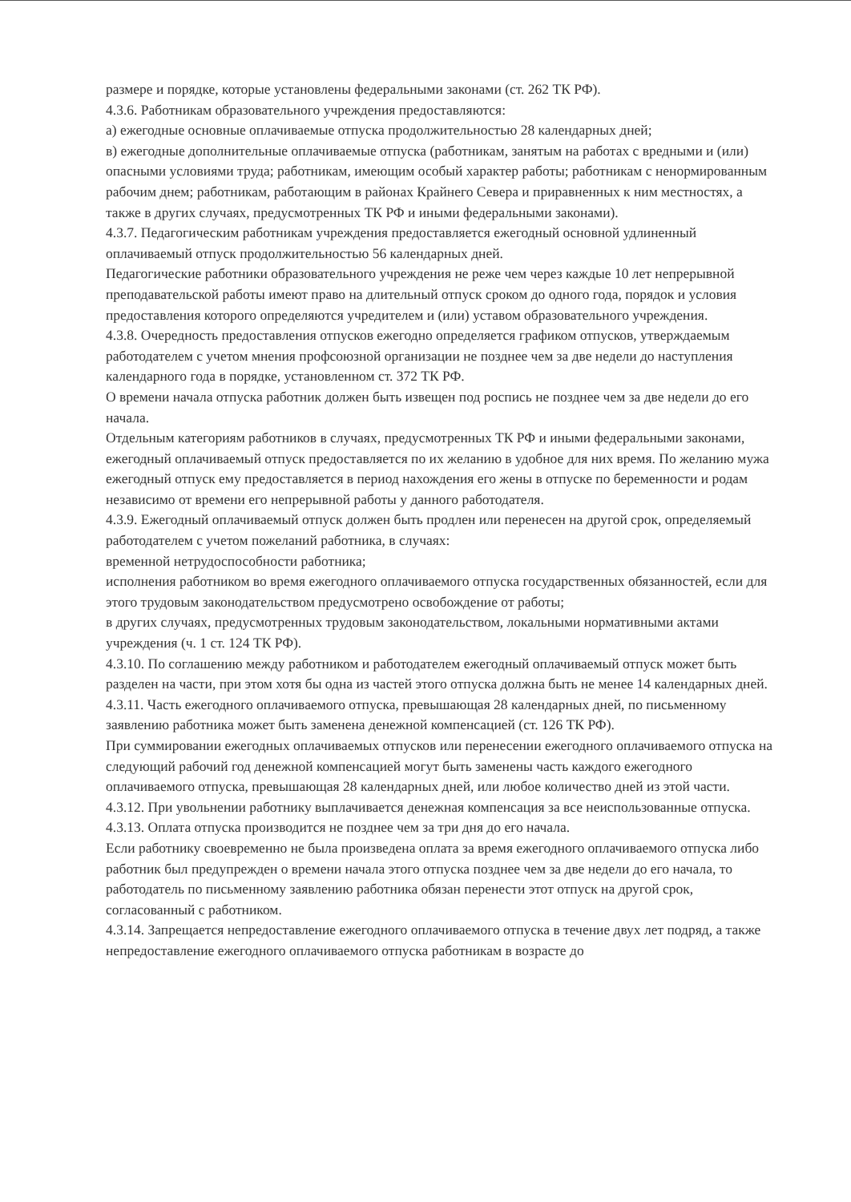размере и порядке, которые установлены федеральными законами (ст. 262 ТК РФ).
4.3.6. Работникам образовательного учреждения предоставляются:
а) ежегодные основные оплачиваемые отпуска продолжительностью 28 календарных дней;
в) ежегодные дополнительные оплачиваемые отпуска (работникам, занятым на работах с вредными и (или) опасными условиями труда; работникам, имеющим особый характер работы; работникам с ненормированным рабочим днем; работникам, работающим в районах Крайнего Севера и приравненных к ним местностях, а также в других случаях, предусмотренных ТК РФ и иными федеральными законами).
4.3.7. Педагогическим работникам учреждения предоставляется ежегодный основной удлиненный оплачиваемый отпуск продолжительностью 56 календарных дней.
Педагогические работники образовательного учреждения не реже чем через каждые 10 лет непрерывной преподавательской работы имеют право на длительный отпуск сроком до одного года, порядок и условия предоставления которого определяются учредителем и (или) уставом образовательного учреждения.
4.3.8. Очередность предоставления отпусков ежегодно определяется графиком отпусков, утверждаемым работодателем с учетом мнения профсоюзной организации не позднее чем за две недели до наступления календарного года в порядке, установленном ст. 372 ТК РФ.
О времени начала отпуска работник должен быть извещен под роспись не позднее чем за две недели до его начала.
Отдельным категориям работников в случаях, предусмотренных ТК РФ и иными федеральными законами, ежегодный оплачиваемый отпуск предоставляется по их желанию в удобное для них время. По желанию мужа ежегодный отпуск ему предоставляется в период нахождения его жены в отпуске по беременности и родам независимо от времени его непрерывной работы у данного работодателя.
4.3.9. Ежегодный оплачиваемый отпуск должен быть продлен или перенесен на другой срок, определяемый работодателем с учетом пожеланий работника, в случаях:
временной нетрудоспособности работника;
исполнения работником во время ежегодного оплачиваемого отпуска государственных обязанностей, если для этого трудовым законодательством предусмотрено освобождение от работы;
в других случаях, предусмотренных трудовым законодательством, локальными нормативными актами учреждения (ч. 1 ст. 124 ТК РФ).
4.3.10. По соглашению между работником и работодателем ежегодный оплачиваемый отпуск может быть разделен на части, при этом хотя бы одна из частей этого отпуска должна быть не менее 14 календарных дней.
4.3.11. Часть ежегодного оплачиваемого отпуска, превышающая 28 календарных дней, по письменному заявлению работника может быть заменена денежной компенсацией (ст. 126 ТК РФ).
При суммировании ежегодных оплачиваемых отпусков или перенесении ежегодного оплачиваемого отпуска на следующий рабочий год денежной компенсацией могут быть заменены часть каждого ежегодного оплачиваемого отпуска, превышающая 28 календарных дней, или любое количество дней из этой части.
4.3.12. При увольнении работнику выплачивается денежная компенсация за все неиспользованные отпуска.
4.3.13. Оплата отпуска производится не позднее чем за три дня до его начала.
Если работнику своевременно не была произведена оплата за время ежегодного оплачиваемого отпуска либо работник был предупрежден о времени начала этого отпуска позднее чем за две недели до его начала, то работодатель по письменному заявлению работника обязан перенести этот отпуск на другой срок, согласованный с работником.
4.3.14. Запрещается непредоставление ежегодного оплачиваемого отпуска в течение двух лет подряд, а также непредоставление ежегодного оплачиваемого отпуска работникам в возрасте до